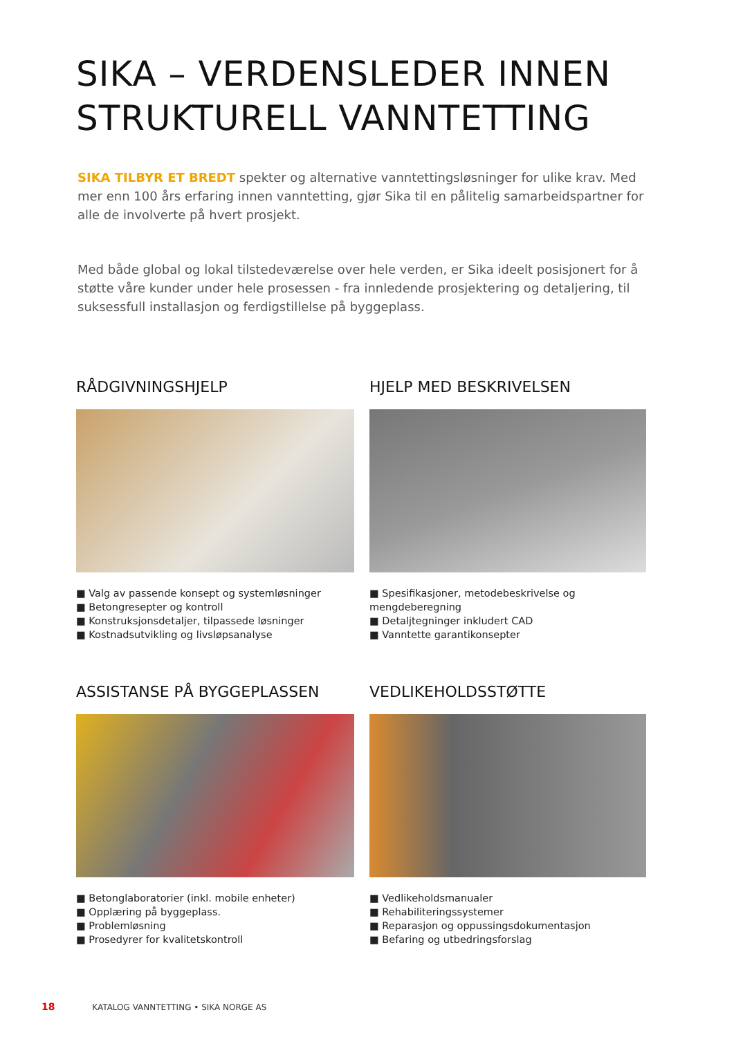SIKA – VERDENSLEDER INNEN
STRUKTURELL VANNTETTING
SIKA TILBYR ET BREDT spekter og alternative vanntettingsløsninger for ulike krav. Med mer enn 100 års erfaring innen vanntetting, gjør Sika til en pålitelig samarbeidspartner for alle de involverte på hvert prosjekt.
Med både global og lokal tilstedeværelse over hele verden, er Sika ideelt posisjonert for å støtte våre kunder under hele prosessen - fra innledende prosjektering og detaljering, til suksessfull installasjon og ferdigstillelse på byggeplass.
RÅDGIVNINGSHJELP
■ Valg av passende konsept og systemløsninger
■ Betongresepter og kontroll
■ Konstruksjonsdetaljer, tilpassede løsninger
■ Kostnadsutvikling og livsløpsanalyse
HJELP MED BESKRIVELSEN
■ Spesifikasjoner, metodebeskrivelse og mengdeberegning
■ Detaljtegninger inkludert CAD
■ Vanntette garantikonsepter
ASSISTANSE PÅ BYGGEPLASSEN
■ Betonglaboratorier (inkl. mobile enheter)
■ Opplæring på byggeplass.
■ Problemløsning
■ Prosedyrer for kvalitetskontroll
VEDLIKEHOLDSSTØTTE
■ Vedlikeholdsmanualer
■ Rehabiliteringssystemer
■ Reparasjon og oppussingsdokumentasjon
■ Befaring og utbedringsforslag
18 KATALOG VANNTETTING • SIKA NORGE AS